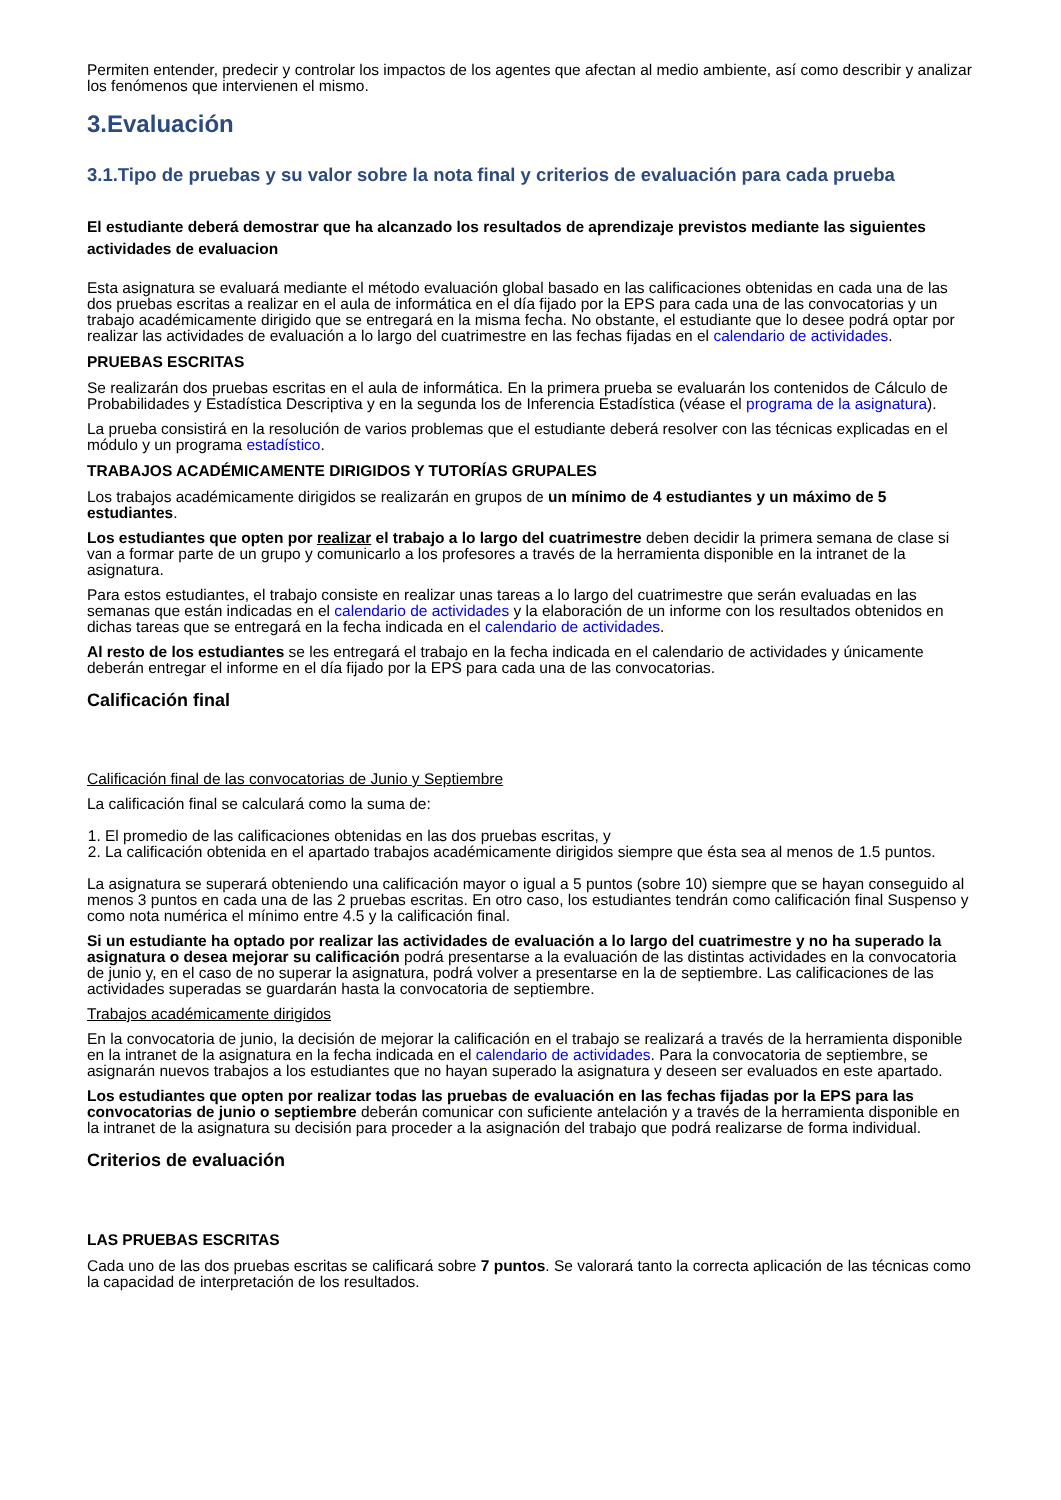Permiten entender, predecir y controlar los impactos de los agentes que afectan al medio ambiente, así como describir y analizar los fenómenos que intervienen el mismo.
3.Evaluación
3.1.Tipo de pruebas y su valor sobre la nota final y criterios de evaluación para cada prueba
El estudiante deberá demostrar que ha alcanzado los resultados de aprendizaje previstos mediante las siguientes actividades de evaluacion
Esta asignatura se evaluará mediante el método evaluación global basado en las calificaciones obtenidas en cada una de las dos pruebas escritas a realizar en el aula de informática en el día fijado por la EPS para cada una de las convocatorias y un trabajo académicamente dirigido que se entregará en la misma fecha. No obstante, el estudiante que lo desee podrá optar por realizar las actividades de evaluación a lo largo del cuatrimestre en las fechas fijadas en el calendario de actividades.
PRUEBAS ESCRITAS
Se realizarán dos pruebas escritas en el aula de informática. En la primera prueba se evaluarán los contenidos de Cálculo de Probabilidades y Estadística Descriptiva y en la segunda los de Inferencia Estadística (véase el programa de la asignatura).
La prueba consistirá en la resolución de varios problemas que el estudiante deberá resolver con las técnicas explicadas en el módulo y un programa estadístico.
TRABAJOS ACADÉMICAMENTE DIRIGIDOS Y TUTORÍAS GRUPALES
Los trabajos académicamente dirigidos se realizarán en grupos de un mínimo de 4 estudiantes y un máximo de 5 estudiantes.
Los estudiantes que opten por realizar el trabajo a lo largo del cuatrimestre deben decidir la primera semana de clase si van a formar parte de un grupo y comunicarlo a los profesores a través de la herramienta disponible en la intranet de la asignatura.
Para estos estudiantes, el trabajo consiste en realizar unas tareas a lo largo del cuatrimestre que serán evaluadas en las semanas que están indicadas en el calendario de actividades y la elaboración de un informe con los resultados obtenidos en dichas tareas que se entregará en la fecha indicada en el calendario de actividades.
Al resto de los estudiantes se les entregará el trabajo en la fecha indicada en el calendario de actividades y únicamente deberán entregar el informe en el día fijado por la EPS para cada una de las convocatorias.
Calificación final
Calificación final de las convocatorias de Junio y Septiembre
La calificación final se calculará como la suma de:
1. El promedio de las calificaciones obtenidas en las dos pruebas escritas, y
2. La calificación obtenida en el apartado trabajos académicamente dirigidos siempre que ésta sea al menos de 1.5 puntos.
La asignatura se superará obteniendo una calificación mayor o igual a 5 puntos (sobre 10) siempre que se hayan conseguido al menos 3 puntos en cada una de las 2 pruebas escritas. En otro caso, los estudiantes tendrán como calificación final Suspenso y como nota numérica el mínimo entre 4.5 y la calificación final.
Si un estudiante ha optado por realizar las actividades de evaluación a lo largo del cuatrimestre y no ha superado la asignatura o desea mejorar su calificación podrá presentarse a la evaluación de las distintas actividades en la convocatoria de junio y, en el caso de no superar la asignatura, podrá volver a presentarse en la de septiembre. Las calificaciones de las actividades superadas se guardarán hasta la convocatoria de septiembre.
Trabajos académicamente dirigidos
En la convocatoria de junio, la decisión de mejorar la calificación en el trabajo se realizará a través de la herramienta disponible en la intranet de la asignatura en la fecha indicada en el calendario de actividades. Para la convocatoria de septiembre, se asignarán nuevos trabajos a los estudiantes que no hayan superado la asignatura y deseen ser evaluados en este apartado.
Los estudiantes que opten por realizar todas las pruebas de evaluación en las fechas fijadas por la EPS para las convocatorias de junio o septiembre deberán comunicar con suficiente antelación y a través de la herramienta disponible en la intranet de la asignatura su decisión para proceder a la asignación del trabajo que podrá realizarse de forma individual.
Criterios de evaluación
LAS PRUEBAS ESCRITAS
Cada uno de las dos pruebas escritas se calificará sobre 7 puntos. Se valorará tanto la correcta aplicación de las técnicas como la capacidad de interpretación de los resultados.